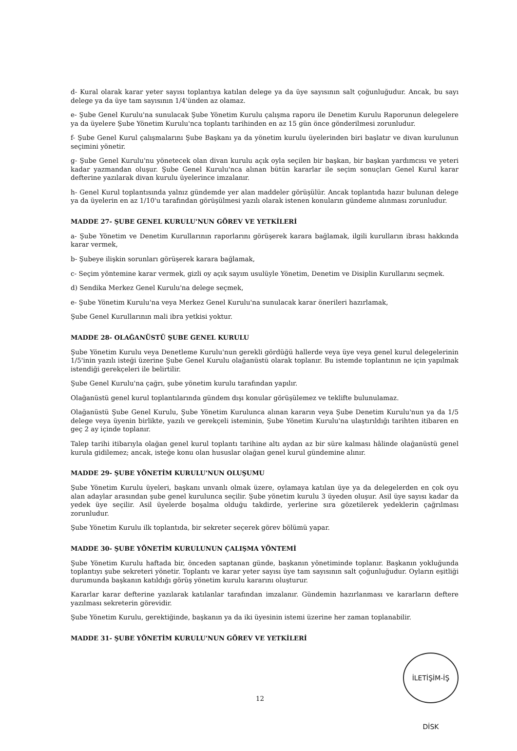d- Kural olarak karar yeter sayısı toplantıya katılan delege ya da üye sayısının salt çoğunluğudur. Ancak, bu sayı delege ya da üye tam sayısının 1/4'ünden az olamaz.
e- Şube Genel Kurulu'na sunulacak Şube Yönetim Kurulu çalışma raporu ile Denetim Kurulu Raporunun delegelere ya da üyelere Şube Yönetim Kurulu'nca toplantı tarihinden en az 15 gün önce gönderilmesi zorunludur.
f- Şube Genel Kurul çalışmalarını Şube Başkanı ya da yönetim kurulu üyelerinden biri başlatır ve divan kurulunun seçimini yönetir.
g- Şube Genel Kurulu'nu yönetecek olan divan kurulu açık oyla seçilen bir başkan, bir başkan yardımcısı ve yeteri kadar yazmandan oluşur. Şube Genel Kurulu'nca alınan bütün kararlar ile seçim sonuçları Genel Kurul karar defterine yazılarak divan kurulu üyelerince imzalanır.
h- Genel Kurul toplantısında yalnız gündemde yer alan maddeler görüşülür. Ancak toplantıda hazır bulunan delege ya da üyelerin en az 1/10'u tarafından görüşülmesi yazılı olarak istenen konuların gündeme alınması zorunludur.
MADDE 27- ŞUBE GENEL KURULU'NUN GÖREV VE YETKİLERİ
a- Şube Yönetim ve Denetim Kurullarının raporlarını görüşerek karara bağlamak, ilgili kurulların ibrası hakkında karar vermek,
b- Şubeye ilişkin sorunları görüşerek karara bağlamak,
c- Seçim yöntemine karar vermek, gizli oy açık sayım usulüyle Yönetim, Denetim ve Disiplin Kurullarını seçmek.
d) Sendika Merkez Genel Kurulu'na delege seçmek,
e- Şube Yönetim Kurulu'na veya Merkez Genel Kurulu'na sunulacak karar önerileri hazırlamak,
Şube Genel Kurullarının mali ibra yetkisi yoktur.
MADDE 28- OLAĞANÜSTÜ ŞUBE GENEL KURULU
Şube Yönetim Kurulu veya Denetleme Kurulu'nun gerekli gördüğü hallerde veya üye veya genel kurul delegelerinin 1/5'inin yazılı isteği üzerine Şube Genel Kurulu olağanüstü olarak toplanır. Bu istemde toplantının ne için yapılmak istendiği gerekçeleri ile belirtilir.
Şube Genel Kurulu'na çağrı, şube yönetim kurulu tarafından yapılır.
Olağanüstü genel kurul toplantılarında gündem dışı konular görüşülemez ve teklifte bulunulamaz.
Olağanüstü Şube Genel Kurulu, Şube Yönetim Kurulunca alınan kararın veya Şube Denetim Kurulu'nun ya da 1/5 delege veya üyenin birlikte, yazılı ve gerekçeli isteminin, Şube Yönetim Kurulu'na ulaştırıldığı tarihten itibaren en geç 2 ay içinde toplanır.
Talep tarihi itibarıyla olağan genel kurul toplantı tarihine altı aydan az bir süre kalması hâlinde olağanüstü genel kurula gidilemez; ancak, isteğe konu olan hususlar olağan genel kurul gündemine alınır.
MADDE 29- ŞUBE YÖNETİM KURULU'NUN OLUŞUMU
Şube Yönetim Kurulu üyeleri, başkanı unvanlı olmak üzere, oylamaya katılan üye ya da delegelerden en çok oyu alan adaylar arasından şube genel kurulunca seçilir. Şube yönetim kurulu 3 üyeden oluşur. Asil üye sayısı kadar da yedek üye seçilir. Asil üyelerde boşalma olduğu takdirde, yerlerine sıra gözetilerek yedeklerin çağrılması zorunludur.
Şube Yönetim Kurulu ilk toplantıda, bir sekreter seçerek görev bölümü yapar.
MADDE 30- ŞUBE YÖNETİM KURULUNUN ÇALIŞMA YÖNTEMİ
Şube Yönetim Kurulu haftada bir, önceden saptanan günde, başkanın yönetiminde toplanır. Başkanın yokluğunda toplantıyı şube sekreteri yönetir. Toplantı ve karar yeter sayısı üye tam sayısının salt çoğunluğudur. Oyların eşitliği durumunda başkanın katıldığı görüş yönetim kurulu kararını oluşturur.
Kararlar karar defterine yazılarak katılanlar tarafından imzalanır. Gündemin hazırlanması ve kararların deftere yazılması sekreterin görevidir.
Şube Yönetim Kurulu, gerektiğinde, başkanın ya da iki üyesinin istemi üzerine her zaman toplanabilir.
MADDE 31- ŞUBE YÖNETİM KURULU'NUN GÖREV VE YETKİLERİ
12
İLETİŞİM-İŞ DİSK